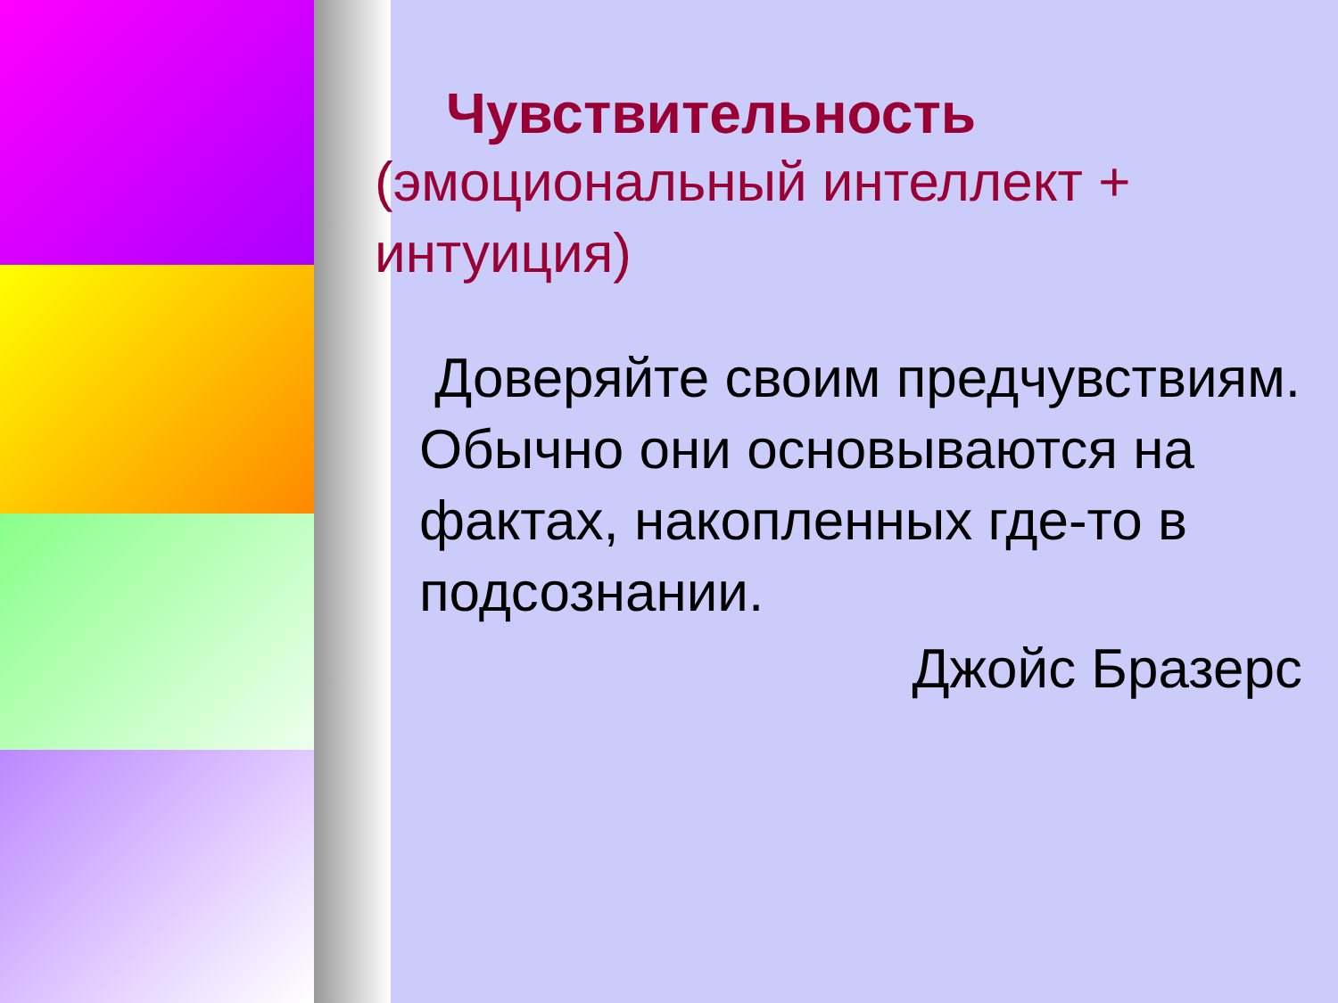Чувствительность
(эмоциональный интеллект + интуиция)
Доверяйте своим предчувствиям. Обычно они основываются на фактах, накопленных где-то в подсознании.
Джойс Бразерс